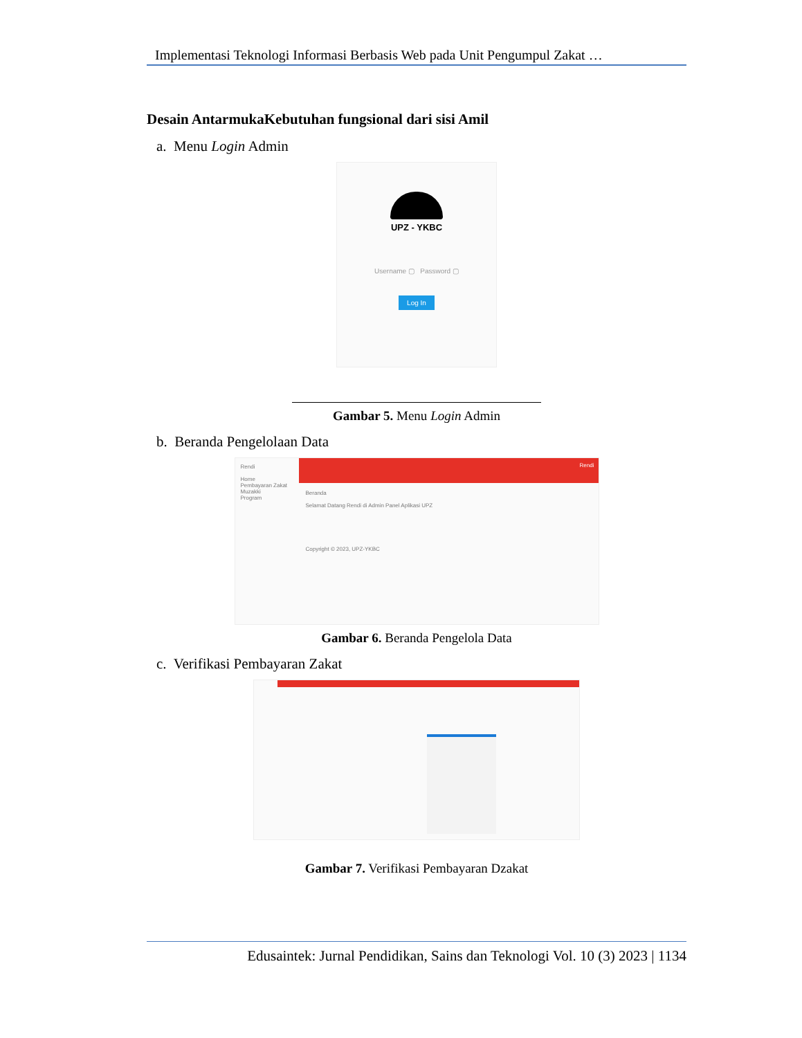Implementasi Teknologi Informasi Berbasis Web pada Unit Pengumpul Zakat …
Desain AntarmukaKebutuhan fungsional dari sisi Amil
a. Menu Login Admin
UPZ - YKBC
Username ▢ Password ▢
Log In
Gambar 5. Menu Login Admin
b. Beranda Pengelolaan Data
Rendi
Home
Pembayaran Zakat
Muzakki
Program
Rendi
Beranda
Selamat Datang Rendi di Admin Panel Aplikasi UPZ
Copyright © 2023, UPZ-YKBC
Gambar 6. Beranda Pengelola Data
c. Verifikasi Pembayaran Zakat
Gambar 7. Verifikasi Pembayaran Dzakat
Edusaintek: Jurnal Pendidikan, Sains dan Teknologi Vol. 10 (3) 2023 | 1134